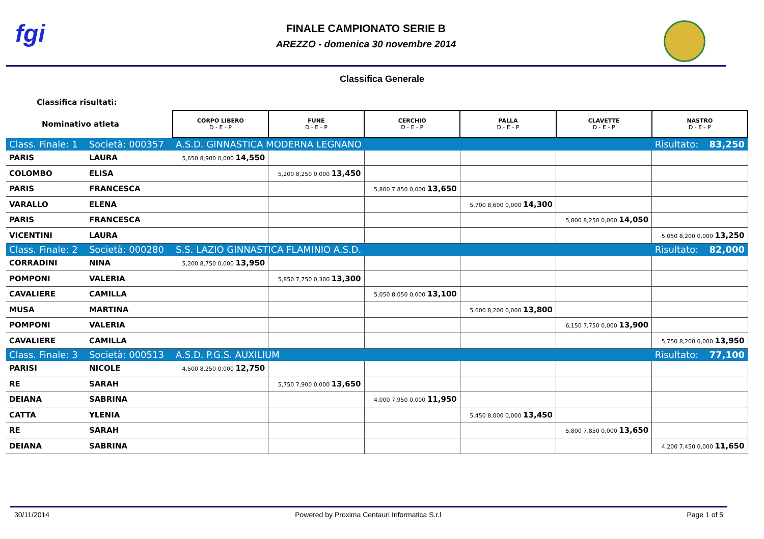fgi
FINALE CAMPIONATO SERIE B
AREZZO - domenica 30 novembre 2014
Classifica Generale
| Classifica risultati: | | | | | | | |
| Nominativo atleta | | CORPO LIBERO D - E - P | FUNE D - E - P | CERCHIO D - E - P | PALLA D - E - P | CLAVETTE D - E - P | NASTRO D - E - P |
| Class. Finale: 1 | Società: 000357 | A.S.D. GINNASTICA MODERNA LEGNANO | | | | | Risultato: 83,250 |
| PARIS | LAURA | 5,650 8,900 0,000 14,550 | | | | | |
| COLOMBO | ELISA | | 5,200 8,250 0,000 13,450 | | | | |
| PARIS | FRANCESCA | | | 5,800 7,850 0,000 13,650 | | | |
| VARALLO | ELENA | | | | 5,700 8,600 0,000 14,300 | | |
| PARIS | FRANCESCA | | | | | 5,800 8,250 0,000 14,050 | |
| VICENTINI | LAURA | | | | | | 5,050 8,200 0,000 13,250 |
| Class. Finale: 2 | Società: 000280 | S.S. LAZIO GINNASTICA FLAMINIO A.S.D. | | | | | Risultato: 82,000 |
| CORRADINI | NINA | 5,200 8,750 0,000 13,950 | | | | | |
| POMPONI | VALERIA | | 5,850 7,750 0,300 13,300 | | | | |
| CAVALIERE | CAMILLA | | | 5,050 8,050 0,000 13,100 | | | |
| MUSA | MARTINA | | | | 5,600 8,200 0,000 13,800 | | |
| POMPONI | VALERIA | | | | | 6,150 7,750 0,000 13,900 | |
| CAVALIERE | CAMILLA | | | | | | 5,750 8,200 0,000 13,950 |
| Class. Finale: 3 | Società: 000513 | A.S.D. P.G.S. AUXILIUM | | | | | Risultato: 77,100 |
| PARISI | NICOLE | 4,500 8,250 0,000 12,750 | | | | | |
| RE | SARAH | | 5,750 7,900 0,000 13,650 | | | | |
| DEIANA | SABRINA | | | 4,000 7,950 0,000 11,950 | | | |
| CATTA | YLENIA | | | | 5,450 8,000 0,000 13,450 | | |
| RE | SARAH | | | | | 5,800 7,850 0,000 13,650 | |
| DEIANA | SABRINA | | | | | | 4,200 7,450 0,000 11,650 |
30/11/2014 Powered by Proxima Centauri Informatica S.r.l Page 1 of 5